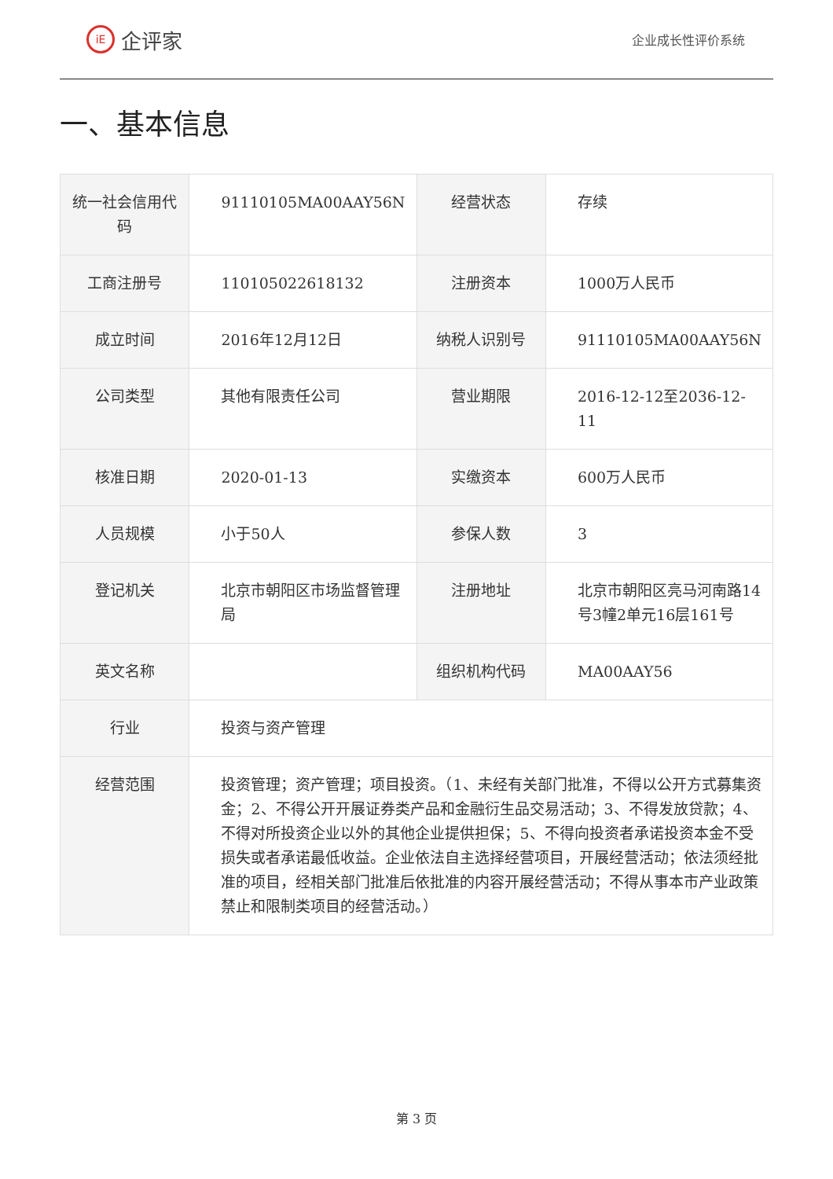iE 企评家
企业成长性评价系统
一、基本信息
| 统一社会信用代码 | 91110105MA00AAY56N | 经营状态 | 存续 |
| 工商注册号 | 110105022618132 | 注册资本 | 1000万人民币 |
| 成立时间 | 2016年12月12日 | 纳税人识别号 | 91110105MA00AAY56N |
| 公司类型 | 其他有限责任公司 | 营业期限 | 2016-12-12至2036-12-11 |
| 核准日期 | 2020-01-13 | 实缴资本 | 600万人民币 |
| 人员规模 | 小于50人 | 参保人数 | 3 |
| 登记机关 | 北京市朝阳区市场监督管理局 | 注册地址 | 北京市朝阳区亮马河南路14号3幢2单元16层161号 |
| 英文名称 | | 组织机构代码 | MA00AAY56 |
| 行业 | 投资与资产管理 | | |
| 经营范围 | 投资管理；资产管理；项目投资。（1、未经有关部门批准，不得以公开方式募集资金；2、不得公开开展证券类产品和金融衍生品交易活动；3、不得发放贷款；4、不得对所投资企业以外的其他企业提供担保；5、不得向投资者承诺投资本金不受损失或者承诺最低收益。企业依法自主选择经营项目，开展经营活动；依法须经批准的项目，经相关部门批准后依批准的内容开展经营活动；不得从事本市产业政策禁止和限制类项目的经营活动。） | | |
第 3 页